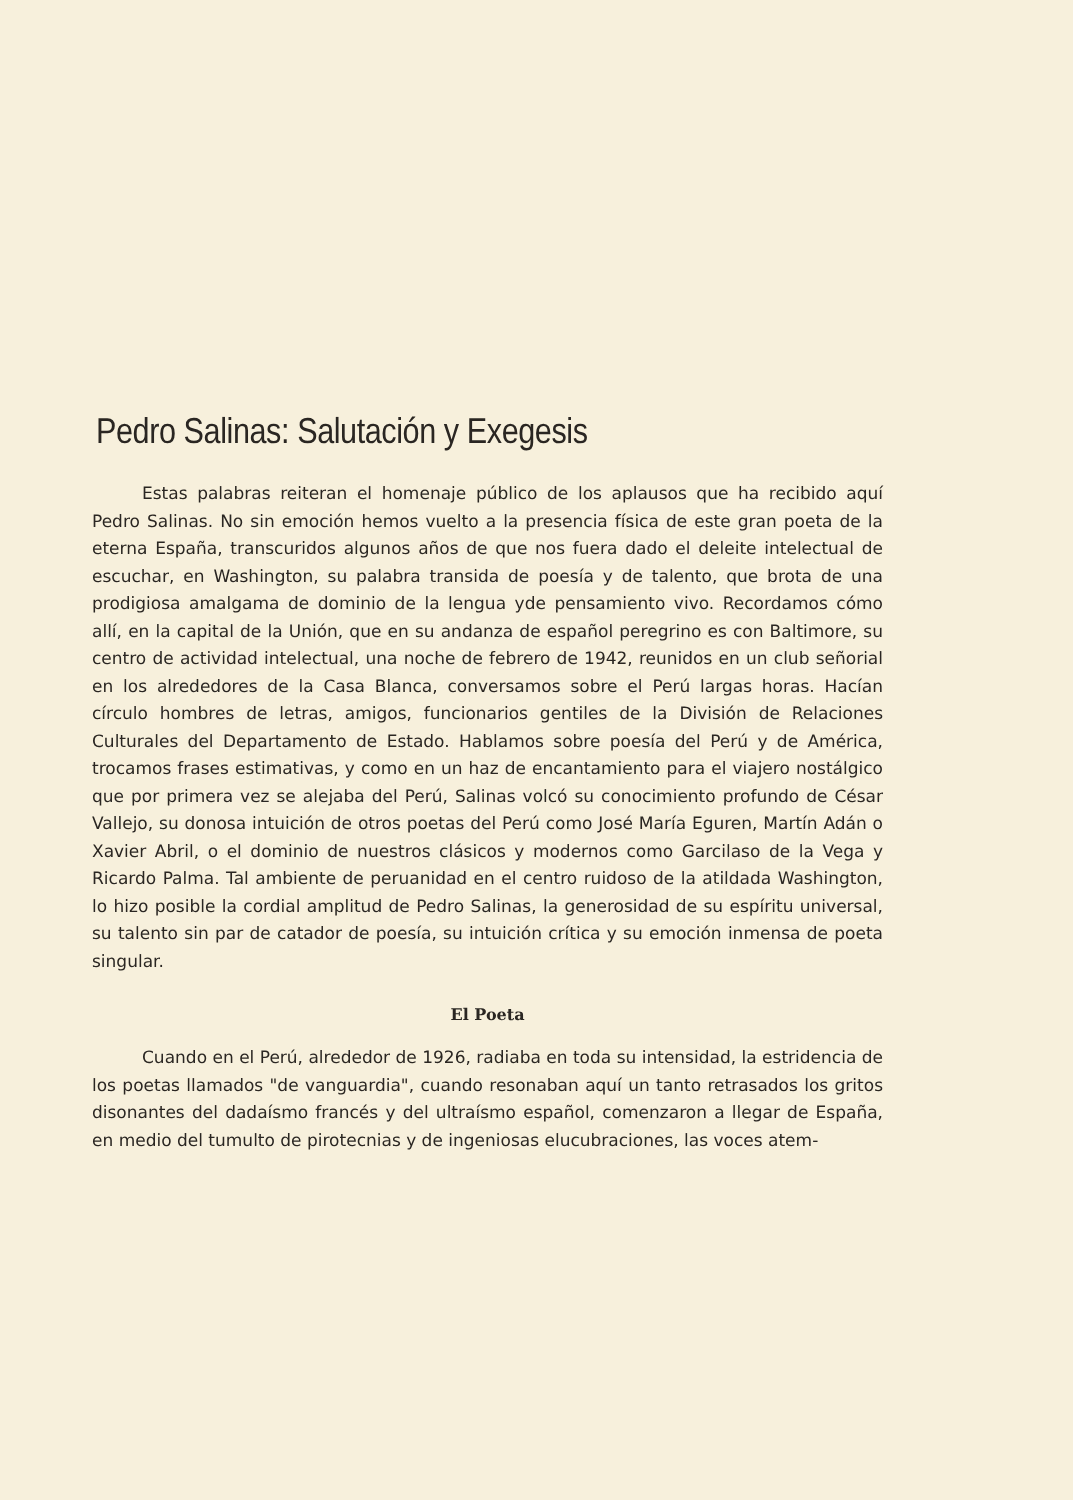Pedro Salinas: Salutación y Exegesis
Estas palabras reiteran el homenaje público de los aplausos que ha recibido aquí Pedro Salinas. No sin emoción hemos vuelto a la presencia física de este gran poeta de la eterna España, transcuridos algunos años de que nos fuera dado el deleite intelectual de escuchar, en Washington, su palabra transida de poesía y de talento, que brota de una prodigiosa amalgama de dominio de la lengua yde pensamiento vivo. Recordamos cómo allí, en la capital de la Unión, que en su andanza de español peregrino es con Baltimore, su centro de actividad intelectual, una noche de febrero de 1942, reunidos en un club señorial en los alrededores de la Casa Blanca, conversamos sobre el Perú largas horas. Hacían círculo hombres de letras, amigos, funcionarios gentiles de la División de Relaciones Culturales del Departamento de Estado. Hablamos sobre poesía del Perú y de América, trocamos frases estimativas, y como en un haz de encantamiento para el viajero nostálgico que por primera vez se alejaba del Perú, Salinas volcó su conocimiento profundo de César Vallejo, su donosa intuición de otros poetas del Perú como José María Eguren, Martín Adán o Xavier Abril, o el dominio de nuestros clásicos y modernos como Garcilaso de la Vega y Ricardo Palma. Tal ambiente de peruanidad en el centro ruidoso de la atildada Washington, lo hizo posible la cordial amplitud de Pedro Salinas, la generosidad de su espíritu universal, su talento sin par de catador de poesía, su intuición crítica y su emoción inmensa de poeta singular.
El Poeta
Cuando en el Perú, alrededor de 1926, radiaba en toda su intensidad, la estridencia de los poetas llamados "de vanguardia", cuando resonaban aquí un tanto retrasados los gritos disonantes del dadaísmo francés y del ultraísmo español, comenzaron a llegar de España, en medio del tumulto de pirotecnias y de ingeniosas elucubraciones, las voces atem-